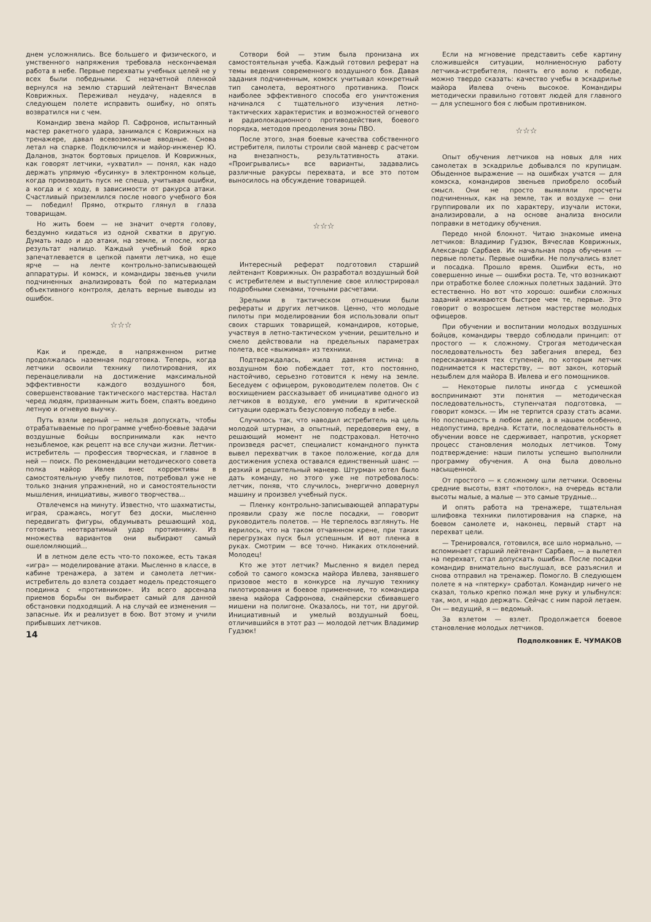днем усложнялись. Все большего и физического, и умственного напряжения требовала нескончаемая работа в небе. Первые перехваты учебных целей не у всех были победными. С незачетной пленкой вернулся на землю старший лейтенант Вячеслав Коврижных. Переживал неудачу, надеялся в следующем полете исправить ошибку, но опять возвратился ни с чем.
Командир звена майор П. Сафронов, испытанный мастер ракетного удара, занимался с Коврижных на тренажере, давал всевозможные вводные. Снова летал на спарке. Подключился и майор-инженер Ю. Даланов, знаток бортовых прицелов. И Коврижных, как говорят летчики, «ухватил» — понял, как надо держать упрямую «бусинку» в электронном кольце, когда производить пуск не спеша, учитывая ошибки, а когда и с ходу, в зависимости от ракурса атаки. Счастливый приземлился после нового учебного боя — победил! Прямо, открыто глянул в глаза товарищам.
Но жить боем — не значит очертя голову, бездумно кидаться из одной схватки в другую. Думать надо и до атаки, на земле, и после, когда результат налицо. Каждый учебный бой ярко запечатлевается в цепкой памяти летчика, но еще ярче — на ленте контрольно-записывающей аппаратуры. И комэск, и командиры звеньев учили подчиненных анализировать бой по материалам объективного контроля, делать верные выводы из ошибок.
☆☆☆
Как и прежде, в напряженном ритме продолжалась наземная подготовка. Теперь, когда летчики освоили технику пилотирования, их перенацеливали на достижение максимальной эффективности каждого воздушного боя, совершенствование тактического мастерства. Настал черед людям, призванным жить боем, спаять воедино летную и огневую выучку.
Путь взяли верный — нельзя допускать, чтобы отрабатываемые по программе учебно-боевые задачи воздушные бойцы воспринимали как нечто незыблемое, как рецепт на все случаи жизни. Летчик-истребитель — профессия творческая, и главное в ней — поиск. По рекомендации методического совета полка майор Ивлев внес коррективы в самостоятельную учебу пилотов, потребовал уже не только знания упражнений, но и самостоятельности мышления, инициативы, живого творчества...
Отвлечемся на минуту. Известно, что шахматисты, играя, сражаясь, могут без доски, мысленно передвигать фигуры, обдумывать решающий ход, готовить неотвратимый удар противнику. Из множества вариантов они выбирают самый ошеломляющий...
И в летном деле есть что-то похожее, есть такая «игра» — моделирование атаки. Мысленно в классе, в кабине тренажера, а затем и самолета летчик-истребитель до взлета создает модель предстоящего поединка с «противником». Из всего арсенала приемов борьбы он выбирает самый для данной обстановки подходящий. А на случай ее изменения — запасные. Их и реализует в бою. Вот этому и учили прибывших летчиков.
14
Сотвори бой — этим была пронизана их самостоятельная учеба. Каждый готовил реферат на темы ведения современного воздушного боя. Давая задания подчиненным, комэск учитывал конкретный тип самолета, вероятного противника. Поиск наиболее эффективного способа его уничтожения начинался с тщательного изучения летно-тактических характеристик и возможностей огневого и радиолокационного противодействия, боевого порядка, методов преодоления зоны ПВО.
После этого, зная боевые качества собственного истребителя, пилоты строили свой маневр с расчетом на внезапность, результативность атаки. «Проигрывались» все варианты, задавались различные ракурсы перехвата, и все это потом выносилось на обсуждение товарищей.
☆☆☆
Интересный реферат подготовил старший лейтенант Коврижных. Он разработал воздушный бой с истребителем и выступление свое иллюстрировал подробными схемами, точными расчетами.
Зрелыми в тактическом отношении были рефераты и других летчиков. Ценно, что молодые пилоты при моделировании боя использовали опыт своих старших товарищей, командиров, которые, участвуя в летно-тактическом учении, решительно и смело действовали на предельных параметрах полета, все «выжимая» из техники.
Подтверждалась, жила давняя истина: в воздушном бою побеждает тот, кто постоянно, настойчиво, серьезно готовится к нему на земле. Беседуем с офицером, руководителем полетов. Он с восхищением рассказывает об инициативе одного из летчиков в воздухе, его умении в критической ситуации одержать безусловную победу в небе.
Случилось так, что наводил истребитель на цель молодой штурман, а опытный, передоверив ему, в решающий момент не подстраховал. Неточно произведя расчет, специалист командного пункта вывел перехватчик в такое положение, когда для достижения успеха оставался единственный шанс — резкий и решительный маневр. Штурман хотел было дать команду, но этого уже не потребовалось: летчик, поняв, что случилось, энергично довернул машину и произвел учебный пуск.
— Пленку контрольно-записывающей аппаратуры проявили сразу же после посадки, — говорит руководитель полетов. — Не терпелось взглянуть. Не верилось, что на таком отчаянном крене, при таких перегрузках пуск был успешным. И вот пленка в руках. Смотрим — все точно. Никаких отклонений. Молодец!
Кто же этот летчик? Мысленно я видел перед собой то самого комэска майора Ивлева, занявшего призовое место в конкурсе на лучшую технику пилотирования и боевое применение, то командира звена майора Сафронова, снайперски сбивавшего мишени на полигоне. Оказалось, ни тот, ни другой. Инициативный и умелый воздушный боец, отличившийся в этот раз — молодой летчик Владимир Гудзюк!
Если на мгновение представить себе картину сложившейся ситуации, молниеносную работу летчика-истребителя, понять его волю к победе, можно твердо сказать: качество учебы в эскадрилье майора Ивлева очень высокое. Командиры методически правильно готовят людей для главного — для успешного боя с любым противником.
☆☆☆
Опыт обучения летчиков на новых для них самолетах в эскадрилье добывался по крупицам. Обыденное выражение — на ошибках учатся — для комэска, командиров звеньев приобрело особый смысл. Они не просто выявляли просчеты подчиненных, как на земле, так и воздухе — они группировали их по характеру, изучали истоки, анализировали, а на основе анализа вносили поправки в методику обучения.
Передо мной блокнот. Читаю знакомые имена летчиков: Владимир Гудзюк, Вячеслав Коврижных, Александр Сарбаев. Их начальная пора обучения — первые полеты. Первые ошибки. Не получались взлет и посадка. Прошло время. Ошибки есть, но совершенно иные — ошибки роста. Те, что возникают при отработке более сложных полетных заданий. Это естественно. Но вот что хорошо: ошибки сложных заданий изживаются быстрее чем те, первые. Это говорит о возросшем летном мастерстве молодых офицеров.
При обучении и воспитании молодых воздушных бойцов, командиры твердо соблюдали принцип: от простого — к сложному. Строгая методическая последовательность без забегания вперед, без перескакивания тех ступеней, по которым летчик поднимается к мастерству, — вот закон, который незыблем для майора В. Ивлева и его помощников.
— Некоторые пилоты иногда с усмешкой воспринимают эти понятия — методическая последовательность, ступенчатая подготовка, — говорит комэск. — Им не терпится сразу стать асами. Но поспешность в любом деле, а в нашем особенно, недопустима, вредна. Кстати, последовательность в обучении вовсе не сдерживает, напротив, ускоряет процесс становления молодых летчиков. Тому подтверждение: наши пилоты успешно выполнили программу обучения. А она была довольно насыщенной.
От простого — к сложному шли летчики. Освоены средние высоты, взят «потолок», на очередь встали высоты малые, а малые — это самые трудные...
И опять работа на тренажере, тщательная шлифовка техники пилотирования на спарке, на боевом самолете и, наконец, первый старт на перехват цели.
— Тренировался, готовился, все шло нормально, — вспоминает старший лейтенант Сарбаев, — а вылетел на перехват, стал допускать ошибки. После посадки командир внимательно выслушал, все разъяснил и снова отправил на тренажер. Помогло. В следующем полете я на «пятерку» сработал. Командир ничего не сказал, только крепко пожал мне руку и улыбнулся: так, мол, и надо держать. Сейчас с ним парой летаем. Он — ведущий, я — ведомый.
За взлетом — взлет. Продолжается боевое становление молодых летчиков.
Подполковник Е. ЧУМАКОВ